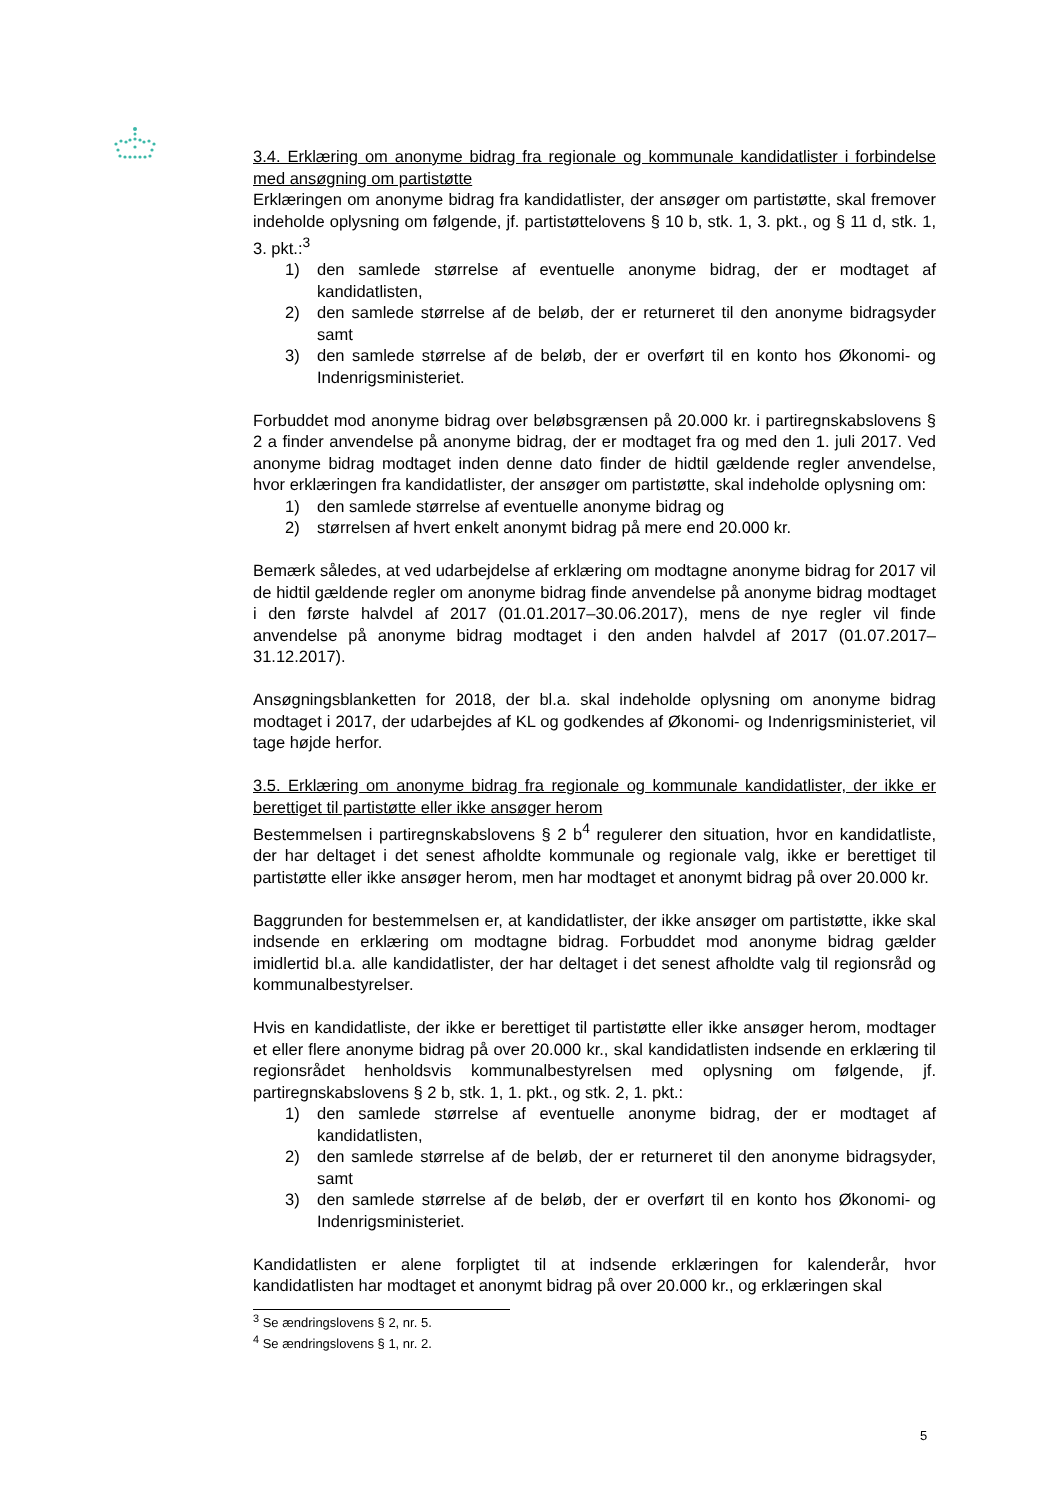3.4. Erklæring om anonyme bidrag fra regionale og kommunale kandidatlister i forbindelse med ansøgning om partistøtte
Erklæringen om anonyme bidrag fra kandidatlister, der ansøger om partistøtte, skal fremover indeholde oplysning om følgende, jf. partistøttelovens § 10 b, stk. 1, 3. pkt., og § 11 d, stk. 1, 3. pkt.:<sup>3</sup>
1) den samlede størrelse af eventuelle anonyme bidrag, der er modtaget af kandidatlisten,
2) den samlede størrelse af de beløb, der er returneret til den anonyme bidragsyder samt
3) den samlede størrelse af de beløb, der er overført til en konto hos Økonomi- og Indenrigsministeriet.
Forbuddet mod anonyme bidrag over beløbsgrænsen på 20.000 kr. i partiregnskabslovens § 2 a finder anvendelse på anonyme bidrag, der er modtaget fra og med den 1. juli 2017. Ved anonyme bidrag modtaget inden denne dato finder de hidtil gældende regler anvendelse, hvor erklæringen fra kandidatlister, der ansøger om partistøtte, skal indeholde oplysning om:
1) den samlede størrelse af eventuelle anonyme bidrag og
2) størrelsen af hvert enkelt anonymt bidrag på mere end 20.000 kr.
Bemærk således, at ved udarbejdelse af erklæring om modtagne anonyme bidrag for 2017 vil de hidtil gældende regler om anonyme bidrag finde anvendelse på anonyme bidrag modtaget i den første halvdel af 2017 (01.01.2017–30.06.2017), mens de nye regler vil finde anvendelse på anonyme bidrag modtaget i den anden halvdel af 2017 (01.07.2017–31.12.2017).
Ansøgningsblanketten for 2018, der bl.a. skal indeholde oplysning om anonyme bidrag modtaget i 2017, der udarbejdes af KL og godkendes af Økonomi- og Indenrigsministeriet, vil tage højde herfor.
3.5. Erklæring om anonyme bidrag fra regionale og kommunale kandidatlister, der ikke er berettiget til partistøtte eller ikke ansøger herom
Bestemmelsen i partiregnskabslovens § 2 b<sup>4</sup> regulerer den situation, hvor en kandidatliste, der har deltaget i det senest afholdte kommunale og regionale valg, ikke er berettiget til partistøtte eller ikke ansøger herom, men har modtaget et anonymt bidrag på over 20.000 kr.
Baggrunden for bestemmelsen er, at kandidatlister, der ikke ansøger om partistøtte, ikke skal indsende en erklæring om modtagne bidrag. Forbuddet mod anonyme bidrag gælder imidlertid bl.a. alle kandidatlister, der har deltaget i det senest afholdte valg til regionsråd og kommunalbestyrelser.
Hvis en kandidatliste, der ikke er berettiget til partistøtte eller ikke ansøger herom, modtager et eller flere anonyme bidrag på over 20.000 kr., skal kandidatlisten indsende en erklæring til regionsrådet henholdsvis kommunalbestyrelsen med oplysning om følgende, jf. partiregnskabslovens § 2 b, stk. 1, 1. pkt., og stk. 2, 1. pkt.:
1) den samlede størrelse af eventuelle anonyme bidrag, der er modtaget af kandidatlisten,
2) den samlede størrelse af de beløb, der er returneret til den anonyme bidragsyder, samt
3) den samlede størrelse af de beløb, der er overført til en konto hos Økonomi- og Indenrigsministeriet.
Kandidatlisten er alene forpligtet til at indsende erklæringen for kalenderår, hvor kandidatlisten har modtaget et anonymt bidrag på over 20.000 kr., og erklæringen skal
<sup>3</sup> Se ændringslovens § 2, nr. 5.
<sup>4</sup> Se ændringslovens § 1, nr. 2.
5